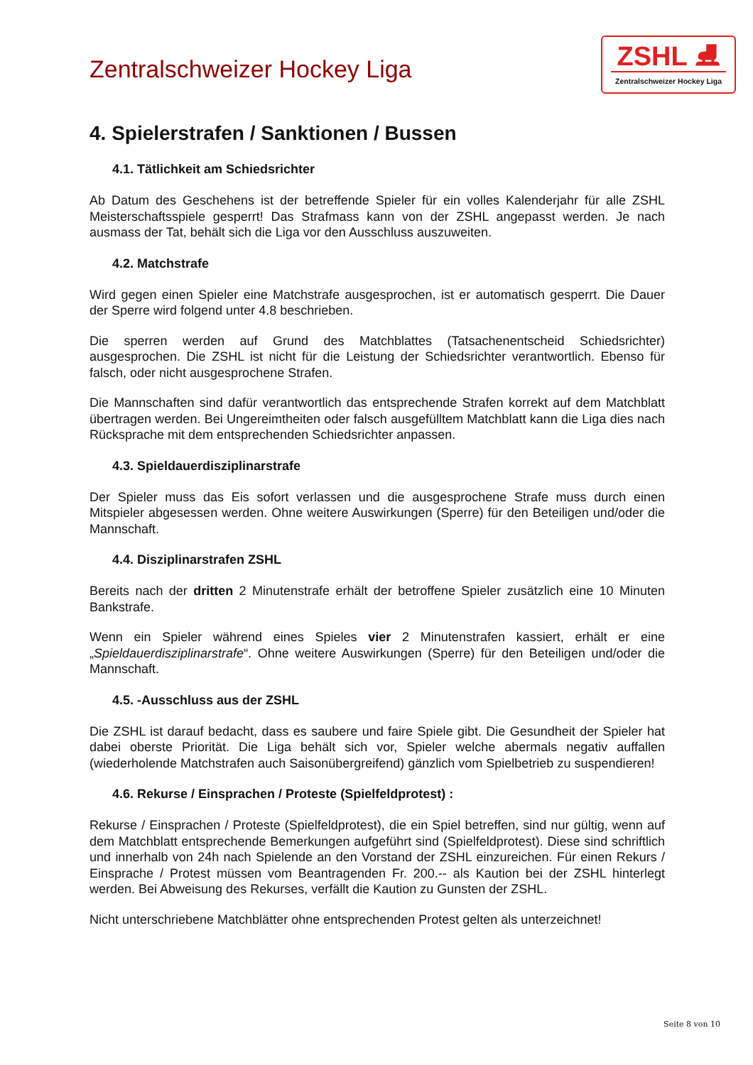Zentralschweizer Hockey Liga
ZSHL ⛸
Zentralschweizer Hockey Liga
4. Spielerstrafen / Sanktionen / Bussen
4.1. Tätlichkeit am Schiedsrichter
Ab Datum des Geschehens ist der betreffende Spieler für ein volles Kalenderjahr für alle ZSHL Meisterschaftsspiele gesperrt! Das Strafmass kann von der ZSHL angepasst werden. Je nach ausmass der Tat, behält sich die Liga vor den Ausschluss auszuweiten.
4.2. Matchstrafe
Wird gegen einen Spieler eine Matchstrafe ausgesprochen, ist er automatisch gesperrt. Die Dauer der Sperre wird folgend unter 4.8 beschrieben.
Die sperren werden auf Grund des Matchblattes (Tatsachenentscheid Schiedsrichter) ausgesprochen. Die ZSHL ist nicht für die Leistung der Schiedsrichter verantwortlich. Ebenso für falsch, oder nicht ausgesprochene Strafen.
Die Mannschaften sind dafür verantwortlich das entsprechende Strafen korrekt auf dem Matchblatt übertragen werden. Bei Ungereimtheiten oder falsch ausgefülltem Matchblatt kann die Liga dies nach Rücksprache mit dem entsprechenden Schiedsrichter anpassen.
4.3. Spieldauerdisziplinarstrafe
Der Spieler muss das Eis sofort verlassen und die ausgesprochene Strafe muss durch einen Mitspieler abgesessen werden. Ohne weitere Auswirkungen (Sperre) für den Beteiligen und/oder die Mannschaft.
4.4. Disziplinarstrafen ZSHL
Bereits nach der dritten 2 Minutenstrafe erhält der betroffene Spieler zusätzlich eine 10 Minuten Bankstrafe.
Wenn ein Spieler während eines Spieles vier 2 Minutenstrafen kassiert, erhält er eine „Spieldauerdisziplinarstrafe“. Ohne weitere Auswirkungen (Sperre) für den Beteiligen und/oder die Mannschaft.
4.5. -Ausschluss aus der ZSHL
Die ZSHL ist darauf bedacht, dass es saubere und faire Spiele gibt. Die Gesundheit der Spieler hat dabei oberste Priorität. Die Liga behält sich vor, Spieler welche abermals negativ auffallen (wiederholende Matchstrafen auch Saisonübergreifend) gänzlich vom Spielbetrieb zu suspendieren!
4.6. Rekurse / Einsprachen / Proteste (Spielfeldprotest) :
Rekurse / Einsprachen / Proteste (Spielfeldprotest), die ein Spiel betreffen, sind nur gültig, wenn auf dem Matchblatt entsprechende Bemerkungen aufgeführt sind (Spielfeldprotest). Diese sind schriftlich und innerhalb von 24h nach Spielende an den Vorstand der ZSHL einzureichen. Für einen Rekurs / Einsprache / Protest müssen vom Beantragenden Fr. 200.-- als Kaution bei der ZSHL hinterlegt werden. Bei Abweisung des Rekurses, verfällt die Kaution zu Gunsten der ZSHL.
Nicht unterschriebene Matchblätter ohne entsprechenden Protest gelten als unterzeichnet!
Seite 8 von 10